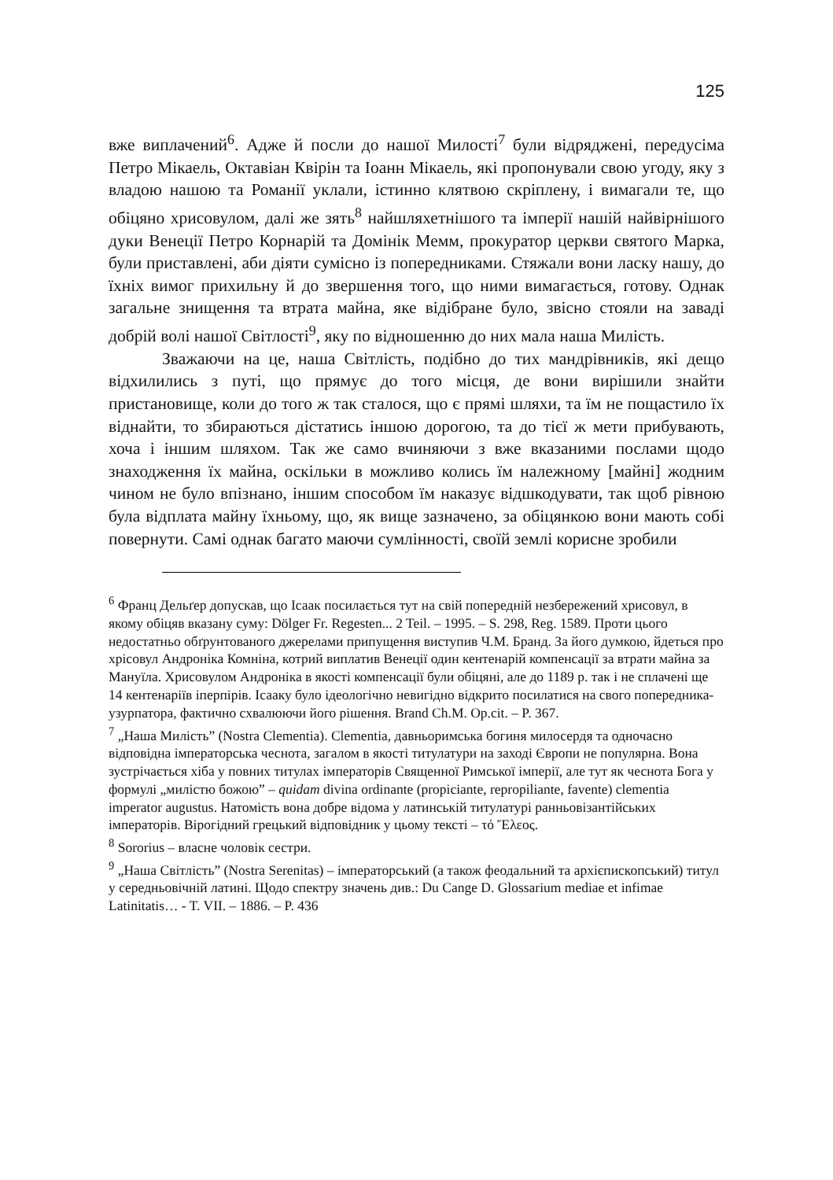125
вже виплачений<sup>6</sup>. Адже й посли до нашої Милості<sup>7</sup> були відряджені, передусіма Петро Мікаель, Октавіан Квірін та Іоанн Мікаель, які пропонували свою угоду, яку з владою нашою та Романії уклали, істинно клятвою скріплену, і вимагали те, що обіцяно хрисовулом, далі же зять<sup>8</sup> найшляхетнішого та імперії нашій найвірнішого дуки Венеції Петро Корнарій та Домінік Мемм, прокуратор церкви святого Марка, були приставлені, аби діяти сумісно із попередниками. Стяжали вони ласку нашу, до їхніх вимог прихильну й до звершення того, що ними вимагається, готову. Однак загальне знищення та втрата майна, яке відібране було, звісно стояли на заваді добрій волі нашої Світлості<sup>9</sup>, яку по відношенню до них мала наша Милість.
Зважаючи на це, наша Світлість, подібно до тих мандрівників, які дещо відхилились з путі, що прямує до того місця, де вони вирішили знайти пристановище, коли до того ж так сталося, що є прямі шляхи, та їм не пощастило їх віднайти, то збираються дістатись іншою дорогою, та до тієї ж мети прибувають, хоча і іншим шляхом. Так же само вчиняючи з вже вказаними послами щодо знаходження їх майна, оскільки в можливо колись їм належному [майні] жодним чином не було впізнано, іншим способом їм наказує відшкодувати, так щоб рівною була відплата майну їхньому, що, як вище зазначено, за обіцянкою вони мають собі повернути. Самі однак багато маючи сумлінності, своїй землі корисне зробили
<sup>6</sup> Франц Дельґер допускав, що Ісаак посилається тут на свій попередній незбережений хрисовул, в якому обіцяв вказану суму: Dölger Fr. Regesten... 2 Teil. – 1995. – S. 298, Reg. 1589. Проти цього недостатньо обґрунтованого джерелами припущення виступив Ч.М. Бранд. За його думкою, йдеться про хрісовул Андроніка Комніна, котрий виплатив Венеції один кентенарій компенсації за втрати майна за Мануїла. Хрисовулом Андроніка в якості компенсації були обіцяні, але до 1189 р. так і не сплачені ще 14 кентенаріїв іперпірів. Ісааку було ідеологічно невигідно відкрито посилатися на свого попередника-узурпатора, фактично схвалюючи його рішення. Brand Ch.M. Op.cit. – P. 367.
<sup>7</sup> „Наша Милість” (Nostra Clementia). Clementia, давньоримська богиня милосердя та одночасно відповідна імператорська чеснота, загалом в якості титулатури на заході Європи не популярна. Вона зустрічається хіба у повних титулах імператорів Священної Римської імперії, але тут як чеснота Бога у формулі „милістю божою” – quidam divina ordinante (propiciante, repropiliante, favente) clementia imperator augustus. Натомість вона добре відома у латинській титулатурі ранньовізантійських імператорів. Вірогідний грецький відповідник у цьому тексті – τό Ἔλεος.
<sup>8</sup> Sororius – власне чоловік сестри.
<sup>9</sup> „Наша Світлість” (Nostra Serenitas) – імператорський (а також феодальний та архієпископський) титул у середньовічній латині. Щодо спектру значень див.: Du Cange D. Glossarium mediae et infimae Latinitatis… - T. VII. – 1886. – P. 436